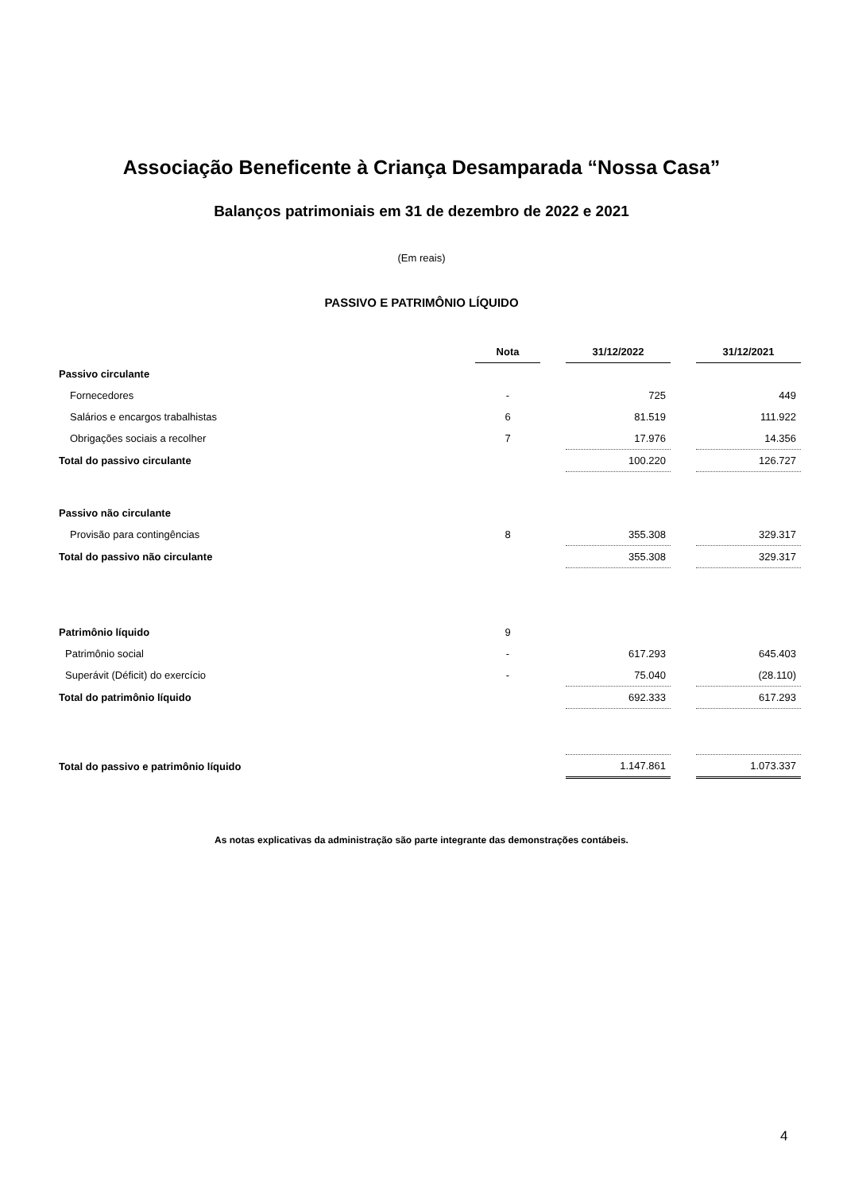Associação Beneficente à Criança Desamparada “Nossa Casa”
Balanços patrimoniais em 31 de dezembro de 2022 e 2021
(Em reais)
PASSIVO E PATRIMÔNIO LÍQUIDO
| | Nota | | 31/12/2022 | | 31/12/2021 |
| Passivo circulante | | | | | |
| Fornecedores | - | | 725 | | 449 |
| Salários e encargos trabalhistas | 6 | | 81.519 | | 111.922 |
| Obrigações sociais a recolher | 7 | | 17.976 | | 14.356 |
| Total do passivo circulante | | | 100.220 | | 126.727 |
| Passivo não circulante | | | | | |
| Provisão para contingências | 8 | | 355.308 | | 329.317 |
| Total do passivo não circulante | | | 355.308 | | 329.317 |
| Patrimônio líquido | 9 | | | | |
| Patrimônio social | - | | 617.293 | | 645.403 |
| Superávit (Déficit) do exercício | - | | 75.040 | | (28.110) |
| Total do patrimônio líquido | | | 692.333 | | 617.293 |
| Total do passivo e patrimônio líquido | | | 1.147.861 | | 1.073.337 |
As notas explicativas da administração são parte integrante das demonstrações contábeis.
4